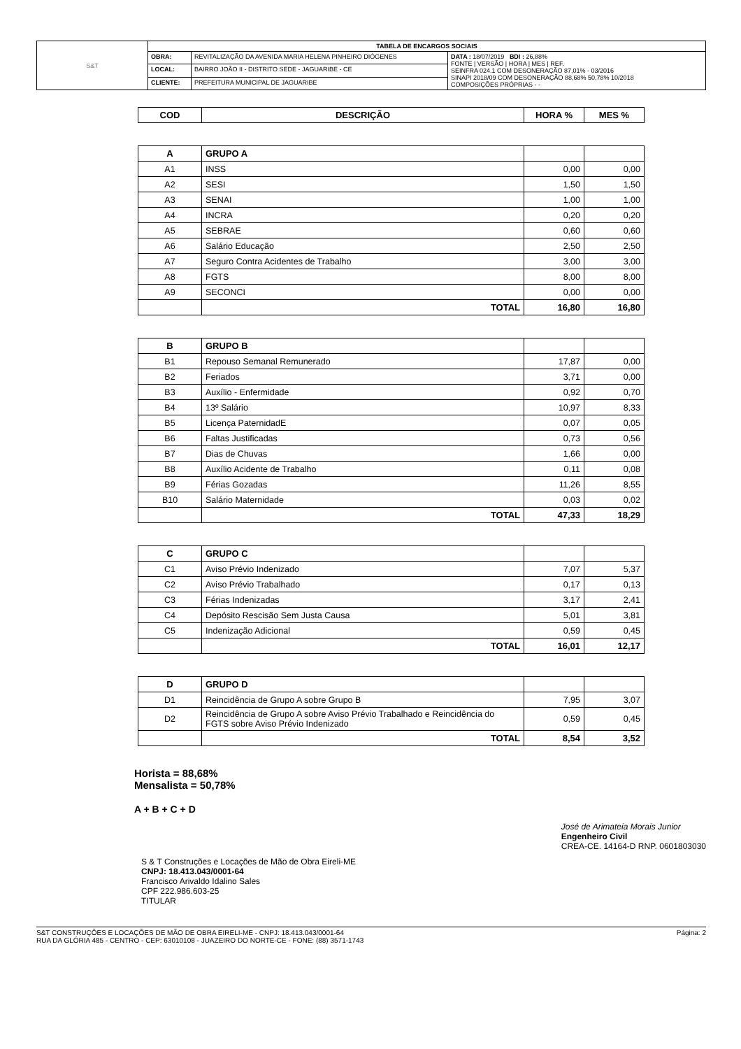| S&T | TABELA DE ENCARGOS SOCIAIS | | |
| | OBRA: | REVITALIZAÇÃO DA AVENIDA MARIA HELENA PINHEIRO DIÓGENES | DATA : 18/07/2019 BDI : 26,88% FONTE / VERSÃO / HORA / MES / REF. SEINFRA 024.1 COM DESONERAÇÃO 87,01% - 03/2016 SINAPI 2018/09 COM DESONERAÇÃO 88,68% 50,78% 10/2018 COMPOSIÇÕES PRÓPRIAS - - |
| | LOCAL: | BAIRRO JOÃO II - DISTRITO SEDE - JAGUARIBE - CE | |
| | CLIENTE: | PREFEITURA MUNICIPAL DE JAGUARIBE | |
| COD | DESCRIÇÃO | HORA % | MES % |
| --- | --- | --- | --- |
| A | GRUPO A | | |
| A1 | INSS | 0,00 | 0,00 |
| A2 | SESI | 1,50 | 1,50 |
| A3 | SENAI | 1,00 | 1,00 |
| A4 | INCRA | 0,20 | 0,20 |
| A5 | SEBRAE | 0,60 | 0,60 |
| A6 | Salário Educação | 2,50 | 2,50 |
| A7 | Seguro Contra Acidentes de Trabalho | 3,00 | 3,00 |
| A8 | FGTS | 8,00 | 8,00 |
| A9 | SECONCI | 0,00 | 0,00 |
| | TOTAL | 16,80 | 16,80 |
| B | GRUPO B | | |
| B1 | Repouso Semanal Remunerado | 17,87 | 0,00 |
| B2 | Feriados | 3,71 | 0,00 |
| B3 | Auxílio - Enfermidade | 0,92 | 0,70 |
| B4 | 13º Salário | 10,97 | 8,33 |
| B5 | Licença PaternidadE | 0,07 | 0,05 |
| B6 | Faltas Justificadas | 0,73 | 0,56 |
| B7 | Dias de Chuvas | 1,66 | 0,00 |
| B8 | Auxílio Acidente de Trabalho | 0,11 | 0,08 |
| B9 | Férias Gozadas | 11,26 | 8,55 |
| B10 | Salário Maternidade | 0,03 | 0,02 |
| | TOTAL | 47,33 | 18,29 |
| C | GRUPO C | | |
| C1 | Aviso Prévio Indenizado | 7,07 | 5,37 |
| C2 | Aviso Prévio Trabalhado | 0,17 | 0,13 |
| C3 | Férias Indenizadas | 3,17 | 2,41 |
| C4 | Depósito Rescisão Sem Justa Causa | 5,01 | 3,81 |
| C5 | Indenização Adicional | 0,59 | 0,45 |
| | TOTAL | 16,01 | 12,17 |
| D | GRUPO D | | |
| D1 | Reincidência de Grupo A sobre Grupo B | 7,95 | 3,07 |
| D2 | Reincidência de Grupo A sobre Aviso Prévio Trabalhado e Reincidência do FGTS sobre Aviso Prévio Indenizado | 0,59 | 0,45 |
| | TOTAL | 8,54 | 3,52 |
Horista = 88,68%
Mensalista = 50,78%
A + B + C + D
S & T Construções e Locações de Mão de Obra Eireli-ME
CNPJ: 18.413.043/0001-64
Francisco Arivaldo Idalino Sales
CPF 222.986.603-25
TITULAR
José de Arimateia Morais Junior
Engenheiro Civil
CREA-CE. 14164-D RNP. 0601803030
S&T CONSTRUÇÕES E LOCAÇÕES DE MÃO DE OBRA EIRELI-ME - CNPJ: 18.413.043/0001-64
RUA DA GLÓRIA 485 - CENTRO - CEP: 63010108 - JUAZEIRO DO NORTE-CE - FONE: (88) 3571-1743
Página: 2